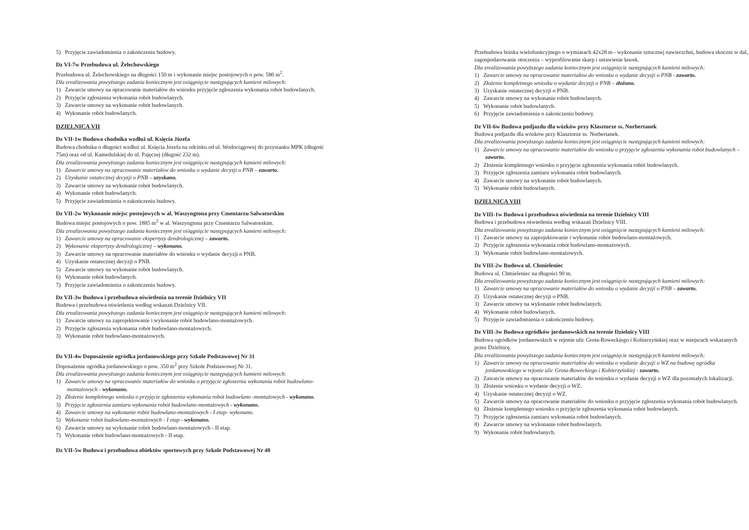5) Przyjęcie zawiadomienia o zakończeniu budowy.
Dz VI-7w Przebudowa ul. Żelechowskiego
Przebudowa ul. Żelechowskiego na długości 150 m i wykonanie miejsc postojowych o pow. 580 m<sup>2</sup>.
Dla zrealizowania powyższego zadania koniecznym jest osiągnięcie następujących kamieni milowych:
1) Zawarcie umowy na opracowanie materiałów do wniosku przyjęcie zgłoszenia wykonania robót budowlanych.
2) Przyjęcie zgłoszenia wykonania robót budowlanych.
3) Zawarcie umowy na wykonanie robót budowlanych.
4) Wykonanie robót budowlanych.
DZIELNICA VII
Dz VII-1w Budowa chodnika wzdłuż ul. Księcia Józefa
Budowa chodnika o długości wzdłuż ul. Księcia Józefa na odcinku od ul. Wodociągowej do przystanku MPK (długość 75m) oraz od ul. Kamedulskiej do ul. Pajęczej (długość 232 m).
Dla zrealizowania powyższego zadania koniecznym jest osiągnięcie następujących kamieni milowych:
1) Zawarcie umowy na opracowanie materiałów do wniosku o wydanie decyzji o PNB – zawarto.
2) Uzyskanie ostatecznej decyzji o PNB – uzyskano.
3) Zawarcie umowy na wykonanie robót budowlanych.
4) Wykonanie robót budowlanych.
5) Przyjęcie zawiadomienia o zakończeniu budowy.
Dz VII-2w Wykonanie miejsc postojowych w al. Waszyngtona przy Cmentarzu Salwatorskim
Budowa miejsc postojowych o pow. 1885 m<sup>2</sup> w al. Waszyngtona przy Cmentarzu Salwatorskim.
Dla zrealizowania powyższego zadania koniecznym jest osiągnięcie następujących kamieni milowych:
1) Zawarcie umowy na opracowanie ekspertyzy dendrologicznej – zawarto.
2) Wykonanie ekspertyzy dendrologicznej – wykonano.
3) Zawarcie umowy na opracowanie materiałów do wniosku o wydanie decyzji o PNB.
4) Uzyskanie ostatecznej decyzji o PNB.
5) Zawarcie umowy na wykonanie robót budowlanych.
6) Wykonanie robót budowlanych.
7) Przyjęcie zawiadomienia o zakończeniu budowy.
Dz VII-3w Budowa i przebudowa oświetlenia na terenie Dzielnicy VII
Budowa i przebudowa oświetlenia według wskazań Dzielnicy VII.
Dla zrealizowania powyższego zadania koniecznym jest osiągnięcie następujących kamieni milowych:
1) Zawarcie umowy na zaprojektowanie i wykonanie robót budowlano-montażowych.
2) Przyjęcie zgłoszenia wykonania robót budowlano-montażowych.
3) Wykonanie robót budowlano-montażowych.
Dz VII-4w Doposażenie ogródka jordanowskiego przy Szkole Podstawowej Nr 31
Doposażenie ogródka jordanowskiego o pow. 350 m<sup>2</sup> przy Szkole Podstawowej Nr 31.
Dla zrealizowania powyższego zadania koniecznym jest osiągnięcie następujących kamieni milowych:
1) Zawarcie umowy na opracowanie materiałów do wniosku o przyjęcie zgłoszenia wykonania robót budowlano-montażowych - wykonano.
2) Złożenie kompletnego wniosku o przyjęcie zgłoszenia wykonania robót budowlano -montażowych - wykonano.
3) Przyjęcie zgłoszenia zamiaru wykonania robót budowlano-montażowych - wykonano.
4) Zawarcie umowy na wykonanie robót budowlano-montażowych - I etap- wykonano.
5) Wykonanie robót budowlano-montażowych - I etap - wykonano.
6) Zawarcie umowy na wykonanie robót budowlano-montażowych - II etap.
7) Wykonanie robót budowlano-montażowych - II etap.
Dz VII-5w Budowa i przebudowa obiektów sportowych przy Szkole Podstawowej Nr 48
Przebudowa boiska wielofunkcyjnego o wymiarach 42x28 m - wykonanie sztucznej nawierzchni, budowa skoczni w dal, zagospodarowanie otoczenia – wyprofilowanie skarp i ustawienie ławek.
Dla zrealizowania powyższego zadania koniecznym jest osiągnięcie następujących kamieni milowych:
1) Zawarcie umowy na opracowanie materiałów do wniosku o wydanie decyzji o PNB - zawarto.
2) Złożenie kompletnego wniosku o wydanie decyzji o PNB – złożono.
3) Uzyskanie ostatecznej decyzji o PNB.
4) Zawarcie umowy na wykonanie robót budowlanych.
5) Wykonanie robót budowlanych.
6) Przyjęcie zawiadomienia o zakończeniu budowy.
Dz VII-6w Budowa podjazdu dla wózków przy Klasztorze ss. Norbertanek
Budowa podjazdu dla wózków przy Klasztorze ss. Norbertanek.
Dla zrealizowania powyższego zadania koniecznym jest osiągnięcie następujących kamieni milowych:
1) Zawarcie umowy na opracowanie materiałów do wniosku o przyjęcie zgłoszenia wykonania robót budowlanych – zawarto.
2) Złożenie kompletnego wniosku o przyjęcie zgłoszenia wykonania robót budowlanych.
3) Przyjęcie zgłoszenia zamiaru wykonania robót budowlanych.
4) Zawarcie umowy na wykonanie robót budowlanych.
5) Wykonanie robót budowlanych.
DZIELNICA VIII
Dz VIII-1w Budowa i przebudowa oświetlenia na terenie Dzielnicy VIII
Budowa i przebudowa oświetlenia według wskazań Dzielnicy VIII.
Dla zrealizowania powyższego zadania koniecznym jest osiągnięcie następujących kamieni milowych:
1) Zawarcie umowy na zaprojektowanie i wykonanie robót budowlano-montażowych.
2) Przyjęcie zgłoszenia wykonania robót budowlano-montażowych.
3) Wykonanie robót budowlano-montażowych.
Dz VIII-2w Budowa ul. Chmieleniec
Budowa ul. Chmieleniec na długości 90 m.
Dla zrealizowania powyższego zadania koniecznym jest osiągnięcie następujących kamieni milowych:
1) Zawarcie umowy na opracowanie materiałów do wniosku o wydanie decyzji o PNB – zawarto.
2) Uzyskanie ostatecznej decyzji o PNB.
3) Zawarcie umowy na wykonanie robót budowlanych.
4) Wykonanie robót budowlanych.
5) Przyjęcie zawiadomienia o zakończeniu budowy.
Dz VIII-3w Budowa ogródków jordanowskich na terenie Dzielnicy VIII
Budowa ogródków jordanowskich w rejonie ulic Grota-Roweckiego i Kobierzyńskiej oraz w miejscach wskazanych przez Dzielnicę.
Dla zrealizowania powyższego zadania koniecznym jest osiągnięcie następujących kamieni milowych:
1) Zawarcie umowy na opracowanie materiałów do wniosku o wydanie decyzji o WZ na budowę ogródka jordanowskiego w rejonie ulic Grota-Roweckiego i Kobierzyńskiej - zawarto.
2) Zawarcie umowy na opracowanie materiałów do wniosku o wydanie decyzji o WZ dla pozostałych lokalizacji.
3) Złożenie wniosku o wydanie decyzji o WZ.
4) Uzyskanie ostatecznej decyzji o WZ.
5) Zawarcie umowy na opracowanie materiałów do wniosku o przyjęcie zgłoszenia wykonania robót budowlanych.
6) Złożenie kompletnego wniosku o przyjęcie zgłoszenia wykonania robót budowlanych.
7) Przyjęcie zgłoszenia zamiaru wykonania robót budowlanych.
8) Zawarcie umowy na wykonanie robót budowlanych.
9) Wykonanie robót budowlanych.